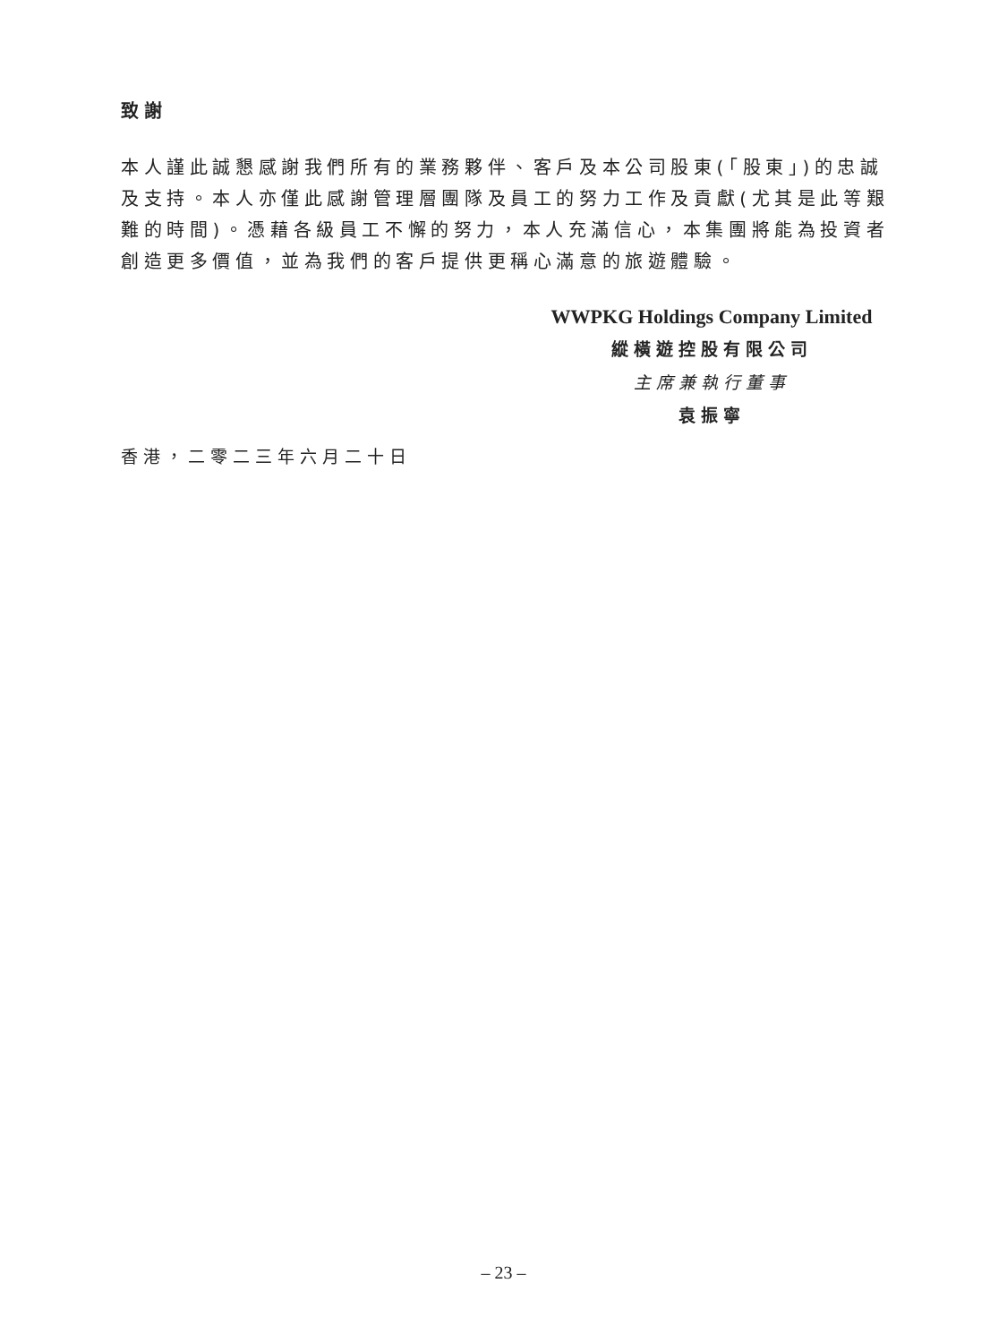致謝
本人謹此誠懇感謝我們所有的業務夥伴、客戶及本公司股東(「股東」)的忠誠及支持。本人亦僅此感謝管理層團隊及員工的努力工作及貢獻(尤其是此等艱難的時間)。憑藉各級員工不懈的努力，本人充滿信心，本集團將能為投資者創造更多價值，並為我們的客戶提供更稱心滿意的旅遊體驗。
WWPKG Holdings Company Limited
縱橫遊控股有限公司
主席兼執行董事
袁振寧
香港，二零二三年六月二十日
– 23 –